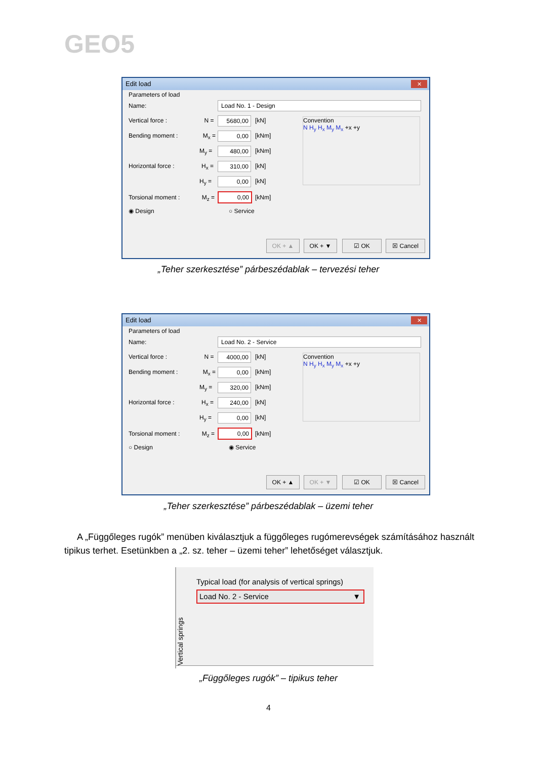GEO5
Edit load
✕
Parameters of load
Name: Load No. 1 - Design
Vertical force : N = 5680,00 [kN]
Bending moment : M<sub>x</sub> = 0,00 [kNm]
M<sub>y</sub> = 480,00 [kNm]
Horizontal force : H<sub>x</sub> = 310,00 [kN]
H<sub>y</sub> = 0,00 [kN]
Torsional moment : M<sub>z</sub> = 0,00 [kNm]
◉ Design ○ Service
Convention
N H<sub>y</sub> H<sub>x</sub> M<sub>y</sub> M<sub>x</sub> +x +y
OK + ▲ OK + ▼ ☑ OK ☒ Cancel
„Teher szerkesztése” párbeszédablak – tervezési teher
Edit load
✕
Parameters of load
Name: Load No. 2 - Service
Vertical force : N = 4000,00 [kN]
Bending moment : M<sub>x</sub> = 0,00 [kNm]
M<sub>y</sub> = 320,00 [kNm]
Horizontal force : H<sub>x</sub> = 240,00 [kN]
H<sub>y</sub> = 0,00 [kN]
Torsional moment : M<sub>z</sub> = 0,00 [kNm]
○ Design ◉ Service
Convention
N H<sub>y</sub> H<sub>x</sub> M<sub>y</sub> M<sub>x</sub> +x +y
OK + ▲ OK + ▼ ☑ OK ☒ Cancel
„Teher szerkesztése” párbeszédablak – üzemi teher
A „Függőleges rugók” menüben kiválasztjuk a függőleges rugómerevségek számításához használt tipikus terhet. Esetünkben a „2. sz. teher – üzemi teher” lehetőséget választjuk.
Vertical springs
Typical load (for analysis of vertical springs)
Load No. 2 - Service ▼
„Függőleges rugók” – tipikus teher
4